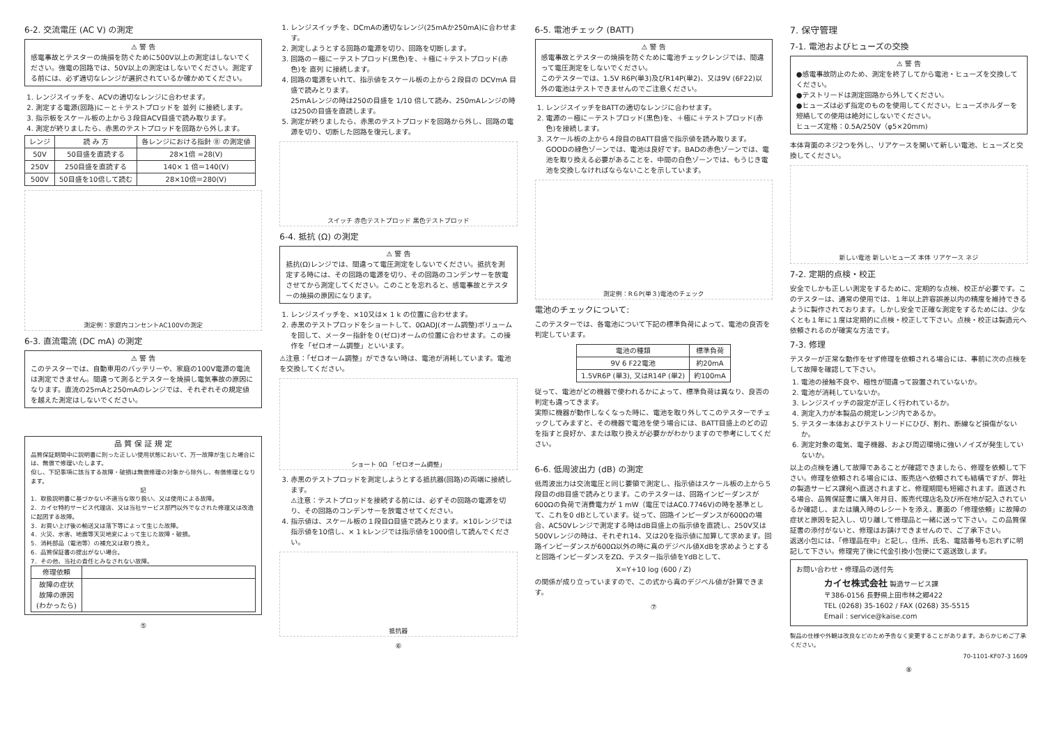6-2. 交流電圧 (AC V) の測定
⚠ 警 告
感電事故とテスターの焼損を防ぐために500V以上の測定はしないでください。強電の回路では、50V以上の測定はしないでください。測定する前には、必ず適切なレンジが選択されているか確かめてください。
1. レンジスイッチを、ACVの適切なレンジに合わせます。
2. 測定する電源(回路)に－と＋テストプロッドを 並列 に接続します。
3. 指示板をスケール板の上から３段目ACV目盛で読み取ります。
4. 測定が終りましたら、赤黒のテストプロッドを回路から外します。
| レンジ | 読 み 方 | 各レンジにおける指針 Ⓑ の測定値 |
| --- | --- | --- |
| 50V | 50目盛を直読する | 28×1倍 =28(V) |
| 250V | 250目盛を直読する | 140× 1 倍＝140(V) |
| 500V | 50目盛を10倍して読む | 28×10倍＝280(V) |
測定例：家庭内コンセントAC100Vの測定
6-3. 直流電流 (DC mA) の測定
⚠ 警 告
このテスターでは、自動車用のバッテリーや、家庭の100V電源の電流は測定できません。間違って測るとテスターを焼損し電気事故の原因になります。直流の25mAと250mAのレンジでは、それぞれその規定値を越えた測定はしないでください。
品 質 保 証 規 定
品質保証期間中に説明書に則った正しい使用状態において、万一故障が生じた場合には、無償で修理いたします。
但し、下記事項に該当する故障・破損は無償修理の対象から除外し、有償修理となります。
記
1．取扱説明書に基づかない不適当な取り扱い、又は使用による故障。
2．カイセ特約サービス代理店、又は当社サービス部門以外でなされた修理又は改造に起因する故障。
3．お買い上げ後の輸送又は落下等によって生じた故障。
4．火災、水害、地震等天災地変によって生じた故障・破損。
5．消耗部品（電池等）の補充又は取り換え。
6．品質保証書の提出がない場合。
7．その他、当社の責任とみなされない故障。
| 修理依頼 | |
| 故障の症状 故障の原因 (わかったら) | |
⑤
1. レンジスイッチを、DCmAの適切なレンジ(25mAか250mA)に合わせます。
2. 測定しようとする回路の電源を切り、回路を切断します。
3. 回路の－極に－テストプロッド(黒色)を、＋極に＋テストプロッド(赤色)を 直列 に接続します。
4. 回路の電源をいれて、指示値をスケール板の上から２段目の DCVmA 目盛で読みとります。
25mAレンジの時は250の目盛を 1/10 倍して読み、250mAレンジの時は250の目盛を直読します。
5. 測定が終りましたら、赤黒のテストプロッドを回路から外し、回路の電源を切り、切断した回路を復元します。
スイッチ 赤色テストプロッド 黒色テストプロッド
6-4. 抵抗 (Ω) の測定
⚠ 警 告
抵抗(Ω)レンジでは、間違って電圧測定をしないでください。抵抗を測定する時には、その回路の電源を切り、その回路のコンデンサーを放電させてから測定してください。このことを忘れると、感電事故とテスターの焼損の原因になります。
1. レンジスイッチを、×10又は× 1 k の位置に合わせます。
2. 赤黒のテストプロッドをショートして、0ΩADJ(オーム調整)ボリュームを回して、メーター指針を０(ゼロ)オームの位置に合わせます。この操作を「ゼロオーム調整」といいます。
⚠注意：「ゼロオーム調整」ができない時は、電池が消耗しています。電池を交換してください。
ショート 0Ω 「ゼロオーム調整」
3. 赤黒のテストプロッドを測定しようとする抵抗器(回路)の両端に接続します。
⚠注意：テストプロッドを接続する前には、必ずその回路の電源を切り、その回路のコンデンサーを放電させてください。
4. 指示値は、スケール板の１段目Ω目盛で読みとります。×10レンジでは指示値を10倍し、× 1 kレンジでは指示値を1000倍して読んでください。
抵抗器
⑥
6-5. 電池チェック (BATT)
⚠ 警 告
感電事故とテスターの焼損を防ぐために電池チェックレンジでは、間違って電圧測定をしないでください。
このテスターでは、1.5V R6P(単3)及びR14P(単2)、又は9V (6F22)以外の電池はテストできませんのでご注意ください。
1. レンジスイッチをBATTの適切なレンジに合わせます。
2. 電源の－極に－テストプロッド(黒色)を、＋極に＋テストプロッド(赤色)を接続します。
3. スケール板の上から４段目のBATT目盛で指示値を読み取ります。
GOODの緑色ゾーンでは、電池は良好です。BADの赤色ゾーンでは、電池を取り換える必要があることを、中間の白色ゾーンでは、もうじき電池を交換しなければならないことを示しています。
測定例：R６P(単３)電池のチェック
電池のチェックについて:
このテスターでは、各電池について下記の標準負荷によって、電池の良否を判定しています。
| 電池の種類 | 標準負荷 |
| --- | --- |
| 9V 6 F22電池 | 約20mA |
| 1.5VR6P (単3), 又はR14P (単2) | 約100mA |
従って、電池がどの機器で使われるかによって、標準負荷は異なり、良否の判定も違ってきます。
実際に機器が動作しなくなった時に、電池を取り外してこのテスターでチェックしてみますと、その機器で電池を使う場合には、BATT目盛上のどの辺を指すと良好か、または取り換えが必要かがわかりますので参考にしてください。
6-6. 低周波出力 (dB) の測定
低周波出力は交流電圧と同じ要領で測定し、指示値はスケール板の上から５段目のdB目盛で読みとります。このテスターは、回路インピーダンスが600Ωの負荷で消費電力が 1 mW（電圧ではAC0.7746V)の時を基準として、これを0 dBとしています。従って、回路インピーダンスが600Ωの場合、AC50Vレンジで測定する時はdB目盛上の指示値を直読し、250V又は500Vレンジの時は、それぞれ14、又は20を指示値に加算して求めます。回路インピーダンスが600Ω以外の時に真のデジベル値XdBを求めようとすると回路インピーダンスをZΩ、テスター指示値をYdBとして、
X=Y+10 log (600 / Z)
の関係が成り立っていますので、この式から真のデジベル値が計算できます。
⑦
7. 保守管理
7-1. 電池およびヒューズの交換
⚠ 警 告
●感電事故防止のため、測定を終了してから電池・ヒューズを交換してください。
●テストリードは測定回路から外してください。
●ヒューズは必ず指定のものを使用してください。ヒューズホルダーを短絡しての使用は絶対にしないでください。
ヒューズ定格：0.5A/250V（φ5×20mm)
本体背面のネジ2つを外し、リアケースを開いて新しい電池、ヒューズと交換してください。
新しい電池 新しいヒューズ 本体 リアケース ネジ
7-2. 定期的点検・校正
安全でしかも正しい測定をするために、定期的な点検、校正が必要です。このテスターは、通常の使用では、１年以上許容誤差以内の精度を維持できるように製作されております。しかし安全で正確な測定をするためには、少なくとも１年に１度は定期的に点検・校正して下さい。点検・校正は製造元へ依頼されるのが確実な方法です。
7-3. 修理
テスターが正常な動作をせず修理を依頼される場合には、事前に次の点検をして故障を確認して下さい。
1. 電池の接触不良や、極性が間違って設置されていないか。
2. 電池が消耗していないか。
3. レンジスイッチの設定が正しく行われているか。
4. 測定入力が本製品の規定レンジ内であるか。
5. テスター本体およびテストリードにひび、割れ、断線など損傷がないか。
6. 測定対象の電気、電子機器、および周辺環境に強いノイズが発生していないか。
以上の点検を通して故障であることが確認できましたら、修理を依頼して下さい。修理を依頼される場合には、販売店へ依頼されても結構ですが、弊社の製造サービス課宛へ直送されますと、修理期間も短縮されます。直送される場合、品質保証書に購入年月日、販売代理店名及び所在地が記入されているか確認し、または購入時のレシートを添え、裏面の「修理依頼」に故障の症状と原因を記入し、切り離して修理品と一緒に送って下さい。この品質保証書の添付がないと、修理はお請けできませんので、ご了承下さい。
返送小包には、「修理品在中」と記し、住所、氏名、電話番号も忘れずに明記して下さい。修理完了後に代金引換小包便にて返送致します。
お問い合わせ・修理品の送付先
カイセ株式会社 製造サービス課
〒386-0156 長野県上田市林之郷422
TEL (0268) 35-1602 / FAX (0268) 35-5515
Email : service@kaise.com
製品の仕様や外観は改良などのため予告なく変更することがあります。あらかじめご了承ください。
70-1101-KF07-3 1609
⑧